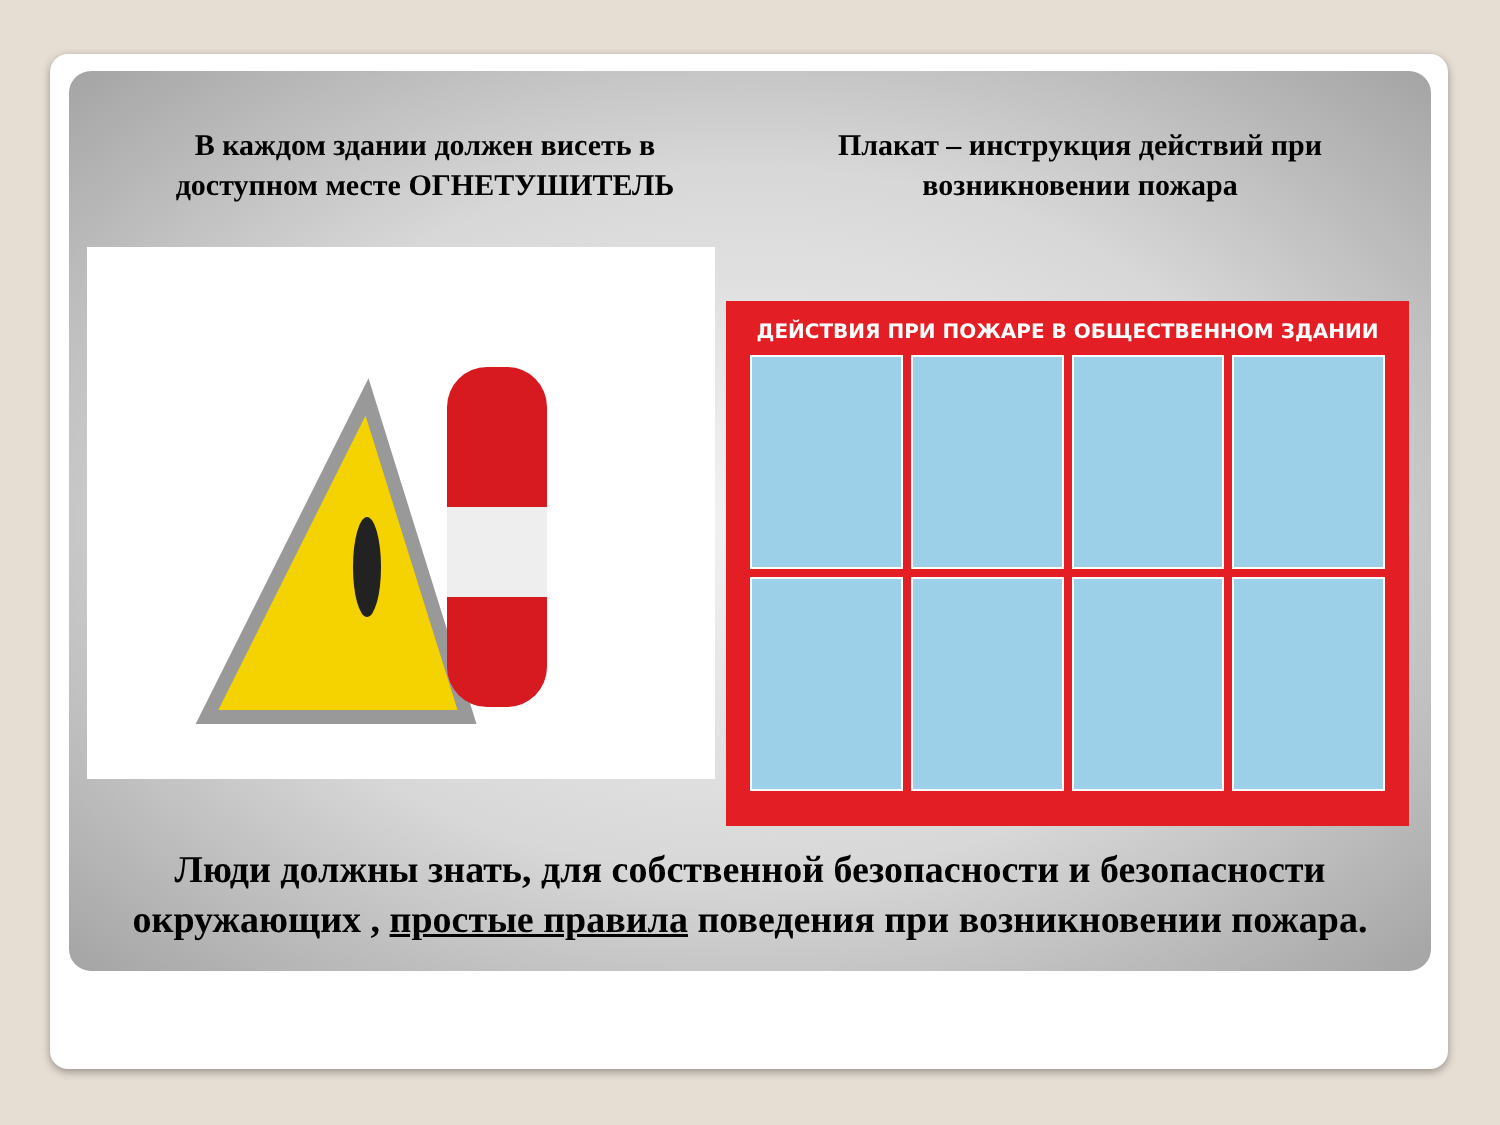В каждом здании должен висеть в доступном месте ОГНЕТУШИТЕЛЬ
Плакат – инструкция действий при возникновении пожара
ДЕЙСТВИЯ ПРИ ПОЖАРЕ В ОБЩЕСТВЕННОМ ЗДАНИИ
Люди должны знать, для собственной безопасности и безопасности окружающих , простые правила поведения при возникновении пожара.